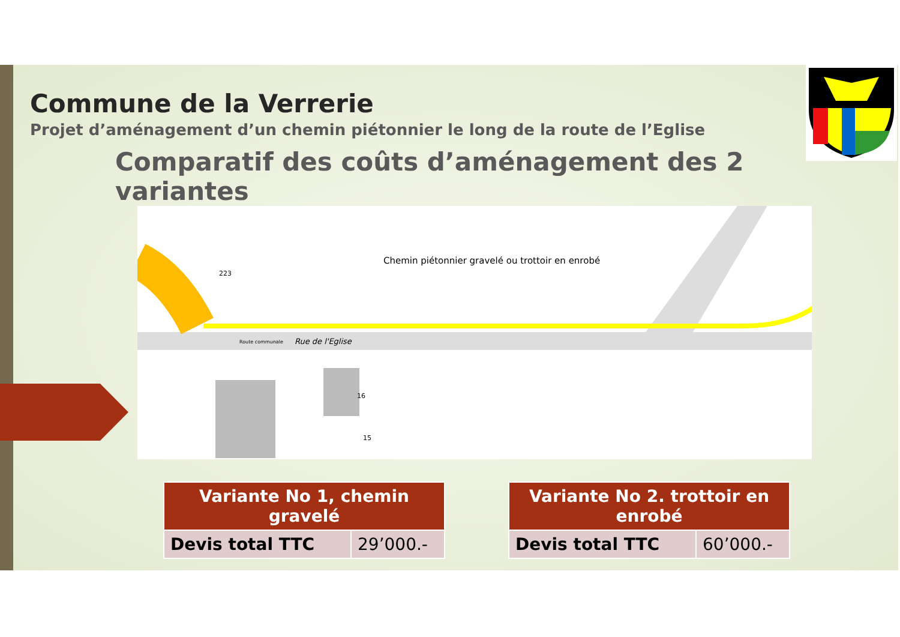Commune de la Verrerie
Projet d’aménagement d’un chemin piétonnier le long de la route de l’Eglise
Comparatif des coûts d’aménagement des 2 variantes
Chemin piétonnier gravelé ou trottoir en enrobé
223
Route communale Rue de l'Eglise
16
15
| Variante No 1, chemin gravelé | |
| --- | --- |
| Devis total TTC | 29’000.- |
| Variante No 2. trottoir en enrobé | |
| --- | --- |
| Devis total TTC | 60’000.- |